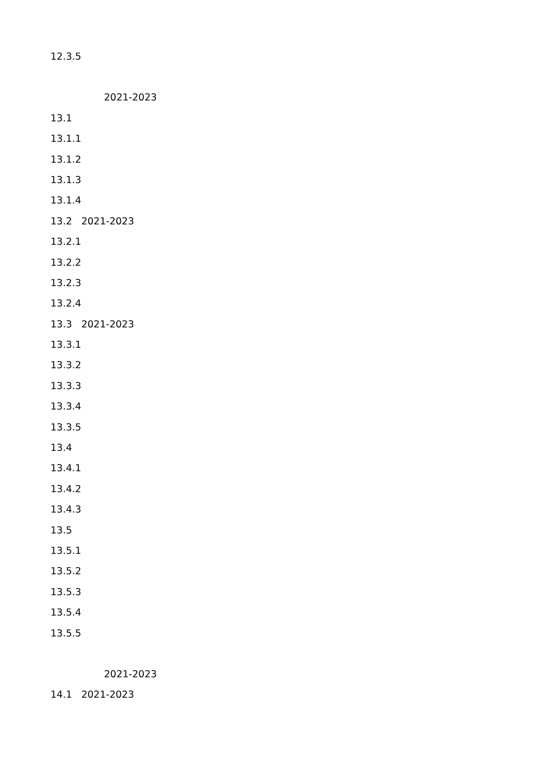12.3.5
2021-2023
13.1
13.1.1
13.1.2
13.1.3
13.1.4
13.2 2021-2023
13.2.1
13.2.2
13.2.3
13.2.4
13.3 2021-2023
13.3.1
13.3.2
13.3.3
13.3.4
13.3.5
13.4
13.4.1
13.4.2
13.4.3
13.5
13.5.1
13.5.2
13.5.3
13.5.4
13.5.5
2021-2023
14.1 2021-2023